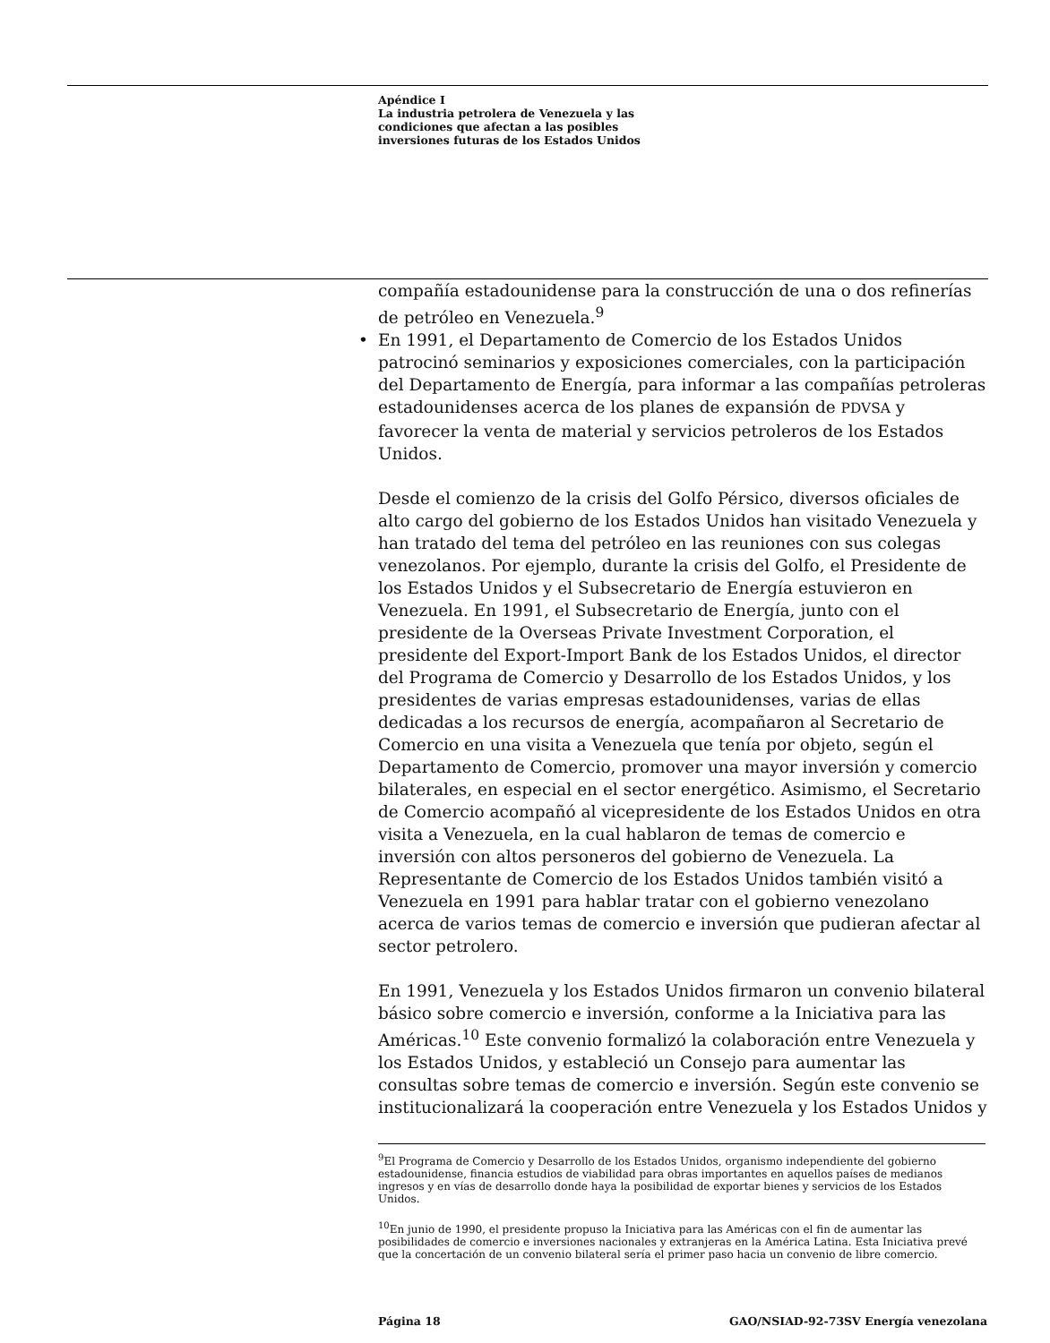Apéndice I
La industria petrolera de Venezuela y las
condiciones que afectan a las posibles
inversiones futuras de los Estados Unidos
compañía estadounidense para la construcción de una o dos refinerías de petróleo en Venezuela.<sup>9</sup>
• En 1991, el Departamento de Comercio de los Estados Unidos patrocinó seminarios y exposiciones comerciales, con la participación del Departamento de Energía, para informar a las compañías petroleras estadounidenses acerca de los planes de expansión de PDVSA y favorecer la venta de material y servicios petroleros de los Estados Unidos.
Desde el comienzo de la crisis del Golfo Pérsico, diversos oficiales de alto cargo del gobierno de los Estados Unidos han visitado Venezuela y han tratado del tema del petróleo en las reuniones con sus colegas venezolanos. Por ejemplo, durante la crisis del Golfo, el Presidente de los Estados Unidos y el Subsecretario de Energía estuvieron en Venezuela. En 1991, el Subsecretario de Energía, junto con el presidente de la Overseas Private Investment Corporation, el presidente del Export-Import Bank de los Estados Unidos, el director del Programa de Comercio y Desarrollo de los Estados Unidos, y los presidentes de varias empresas estadounidenses, varias de ellas dedicadas a los recursos de energía, acompañaron al Secretario de Comercio en una visita a Venezuela que tenía por objeto, según el Departamento de Comercio, promover una mayor inversión y comercio bilaterales, en especial en el sector energético. Asimismo, el Secretario de Comercio acompañó al vicepresidente de los Estados Unidos en otra visita a Venezuela, en la cual hablaron de temas de comercio e inversión con altos personeros del gobierno de Venezuela. La Representante de Comercio de los Estados Unidos también visitó a Venezuela en 1991 para hablar tratar con el gobierno venezolano acerca de varios temas de comercio e inversión que pudieran afectar al sector petrolero.
En 1991, Venezuela y los Estados Unidos firmaron un convenio bilateral básico sobre comercio e inversión, conforme a la Iniciativa para las Américas.<sup>10</sup> Este convenio formalizó la colaboración entre Venezuela y los Estados Unidos, y estableció un Consejo para aumentar las consultas sobre temas de comercio e inversión. Según este convenio se institucionalizará la cooperación entre Venezuela y los Estados Unidos y
<sup>9</sup> El Programa de Comercio y Desarrollo de los Estados Unidos, organismo independiente del gobierno estadounidense, financia estudios de viabilidad para obras importantes en aquellos países de medianos ingresos y en vías de desarrollo donde haya la posibilidad de exportar bienes y servicios de los Estados Unidos.
<sup>10</sup> En junio de 1990, el presidente propuso la Iniciativa para las Américas con el fin de aumentar las posibilidades de comercio e inversiones nacionales y extranjeras en la América Latina. Esta Iniciativa prevé que la concertación de un convenio bilateral sería el primer paso hacia un convenio de libre comercio.
Página 18 GAO/NSIAD-92-73SV Energía venezolana